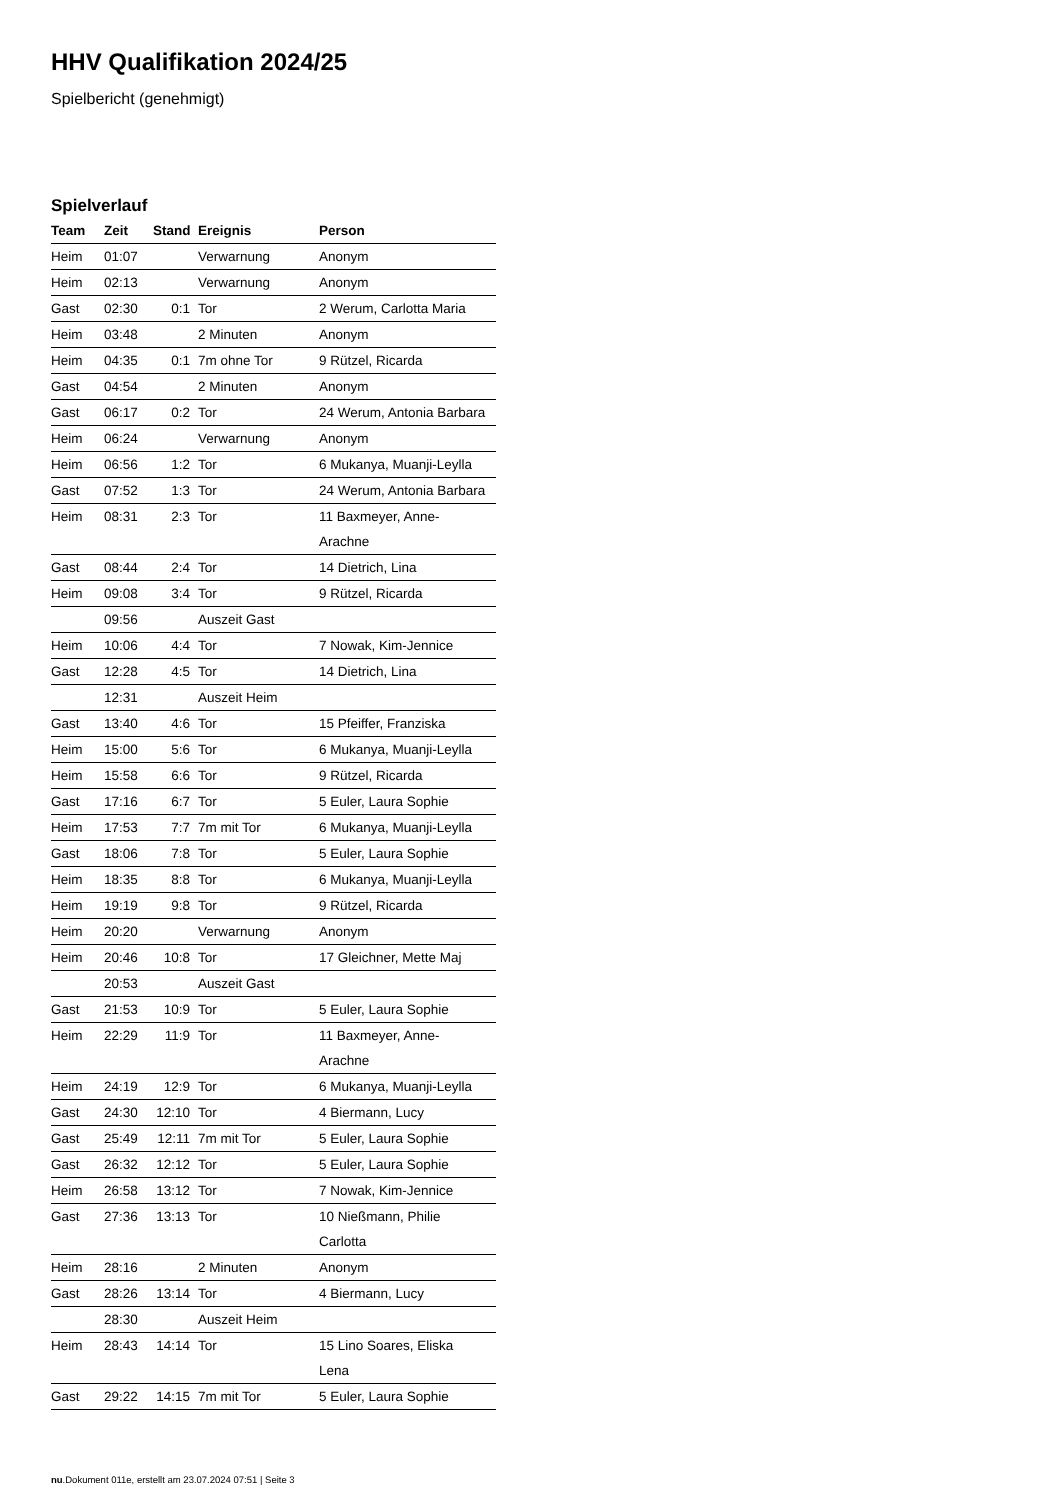HHV Qualifikation 2024/25
Spielbericht (genehmigt)
Spielverlauf
| Team | Zeit | Stand | Ereignis | Person |
| --- | --- | --- | --- | --- |
| Heim | 01:07 | | Verwarnung | Anonym |
| Heim | 02:13 | | Verwarnung | Anonym |
| Gast | 02:30 | 0:1 | Tor | 2 Werum, Carlotta Maria |
| Heim | 03:48 | | 2 Minuten | Anonym |
| Heim | 04:35 | 0:1 | 7m ohne Tor | 9 Rützel, Ricarda |
| Gast | 04:54 | | 2 Minuten | Anonym |
| Gast | 06:17 | 0:2 | Tor | 24 Werum, Antonia Barbara |
| Heim | 06:24 | | Verwarnung | Anonym |
| Heim | 06:56 | 1:2 | Tor | 6 Mukanya, Muanji-Leylla |
| Gast | 07:52 | 1:3 | Tor | 24 Werum, Antonia Barbara |
| Heim | 08:31 | 2:3 | Tor | 11 Baxmeyer, Anne- Arachne |
| Gast | 08:44 | 2:4 | Tor | 14 Dietrich, Lina |
| Heim | 09:08 | 3:4 | Tor | 9 Rützel, Ricarda |
| | 09:56 | | Auszeit Gast | |
| Heim | 10:06 | 4:4 | Tor | 7 Nowak, Kim-Jennice |
| Gast | 12:28 | 4:5 | Tor | 14 Dietrich, Lina |
| | 12:31 | | Auszeit Heim | |
| Gast | 13:40 | 4:6 | Tor | 15 Pfeiffer, Franziska |
| Heim | 15:00 | 5:6 | Tor | 6 Mukanya, Muanji-Leylla |
| Heim | 15:58 | 6:6 | Tor | 9 Rützel, Ricarda |
| Gast | 17:16 | 6:7 | Tor | 5 Euler, Laura Sophie |
| Heim | 17:53 | 7:7 | 7m mit Tor | 6 Mukanya, Muanji-Leylla |
| Gast | 18:06 | 7:8 | Tor | 5 Euler, Laura Sophie |
| Heim | 18:35 | 8:8 | Tor | 6 Mukanya, Muanji-Leylla |
| Heim | 19:19 | 9:8 | Tor | 9 Rützel, Ricarda |
| Heim | 20:20 | | Verwarnung | Anonym |
| Heim | 20:46 | 10:8 | Tor | 17 Gleichner, Mette Maj |
| | 20:53 | | Auszeit Gast | |
| Gast | 21:53 | 10:9 | Tor | 5 Euler, Laura Sophie |
| Heim | 22:29 | 11:9 | Tor | 11 Baxmeyer, Anne- Arachne |
| Heim | 24:19 | 12:9 | Tor | 6 Mukanya, Muanji-Leylla |
| Gast | 24:30 | 12:10 | Tor | 4 Biermann, Lucy |
| Gast | 25:49 | 12:11 | 7m mit Tor | 5 Euler, Laura Sophie |
| Gast | 26:32 | 12:12 | Tor | 5 Euler, Laura Sophie |
| Heim | 26:58 | 13:12 | Tor | 7 Nowak, Kim-Jennice |
| Gast | 27:36 | 13:13 | Tor | 10 Nießmann, Philie Carlotta |
| Heim | 28:16 | | 2 Minuten | Anonym |
| Gast | 28:26 | 13:14 | Tor | 4 Biermann, Lucy |
| | 28:30 | | Auszeit Heim | |
| Heim | 28:43 | 14:14 | Tor | 15 Lino Soares, Eliska Lena |
| Gast | 29:22 | 14:15 | 7m mit Tor | 5 Euler, Laura Sophie |
nu.Dokument 011e, erstellt am 23.07.2024 07:51 | Seite 3